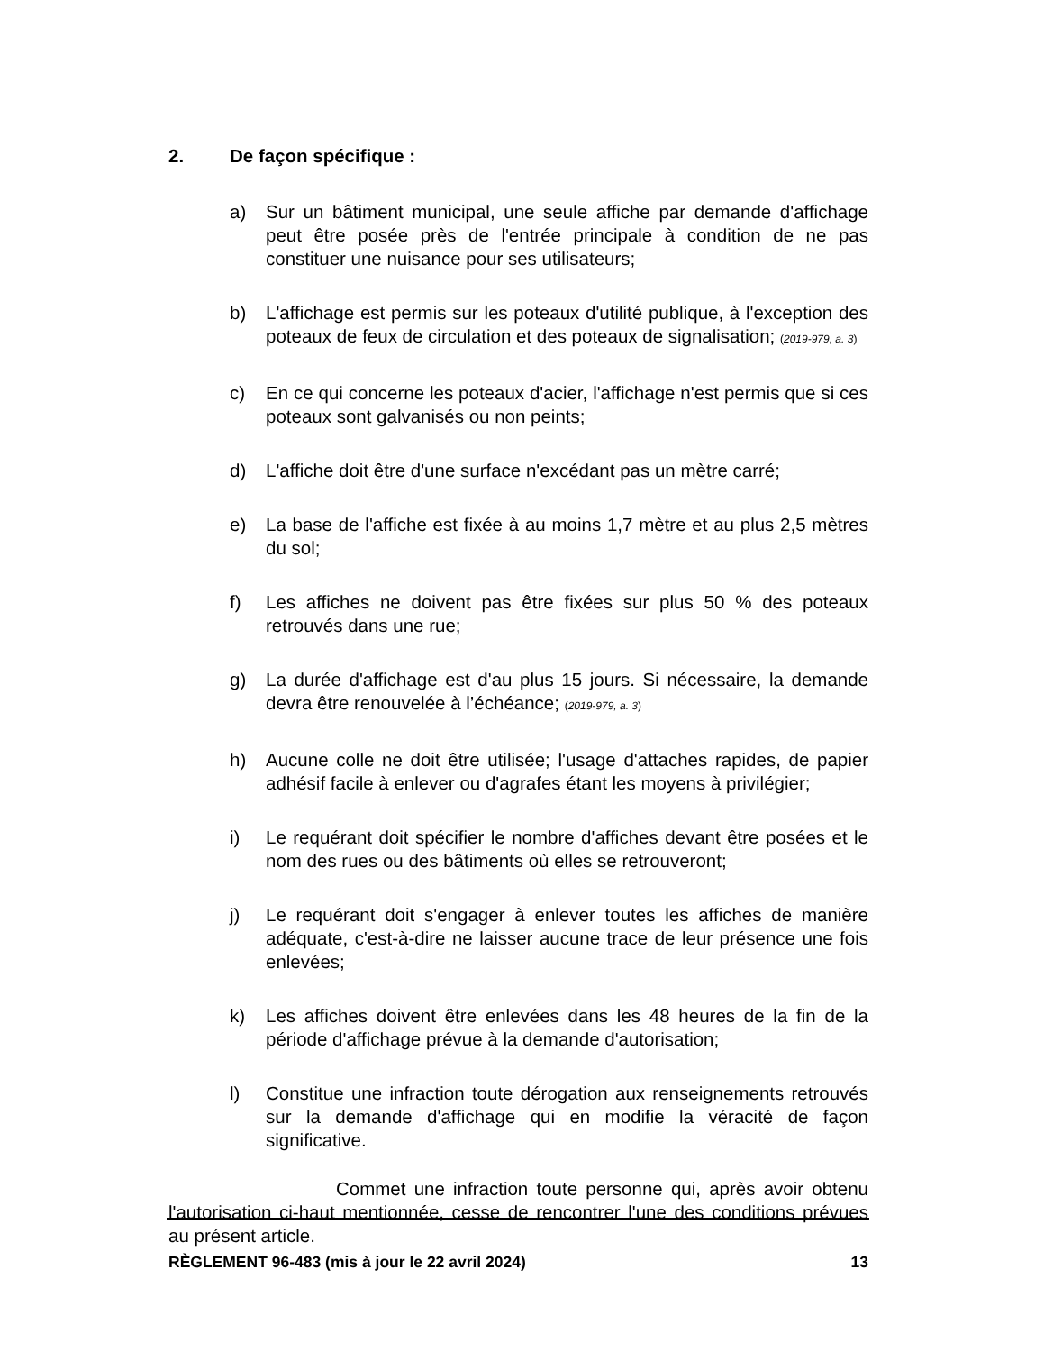2. De façon spécifique :
a) Sur un bâtiment municipal, une seule affiche par demande d'affichage peut être posée près de l'entrée principale à condition de ne pas constituer une nuisance pour ses utilisateurs;
b) L'affichage est permis sur les poteaux d'utilité publique, à l'exception des poteaux de feux de circulation et des poteaux de signalisation; (2019-979, a. 3)
c) En ce qui concerne les poteaux d'acier, l'affichage n'est permis que si ces poteaux sont galvanisés ou non peints;
d) L'affiche doit être d'une surface n'excédant pas un mètre carré;
e) La base de l'affiche est fixée à au moins 1,7 mètre et au plus 2,5 mètres du sol;
f) Les affiches ne doivent pas être fixées sur plus 50 % des poteaux retrouvés dans une rue;
g) La durée d'affichage est d'au plus 15 jours. Si nécessaire, la demande devra être renouvelée à l’échéance; (2019-979, a. 3)
h) Aucune colle ne doit être utilisée; l'usage d'attaches rapides, de papier adhésif facile à enlever ou d'agrafes étant les moyens à privilégier;
i) Le requérant doit spécifier le nombre d'affiches devant être posées et le nom des rues ou des bâtiments où elles se retrouveront;
j) Le requérant doit s'engager à enlever toutes les affiches de manière adéquate, c'est-à-dire ne laisser aucune trace de leur présence une fois enlevées;
k) Les affiches doivent être enlevées dans les 48 heures de la fin de la période d'affichage prévue à la demande d'autorisation;
l) Constitue une infraction toute dérogation aux renseignements retrouvés sur la demande d'affichage qui en modifie la véracité de façon significative.
Commet une infraction toute personne qui, après avoir obtenu l'autorisation ci-haut mentionnée, cesse de rencontrer l'une des conditions prévues au présent article.
RÈGLEMENT 96-483 (mis à jour le 22 avril 2024) 13